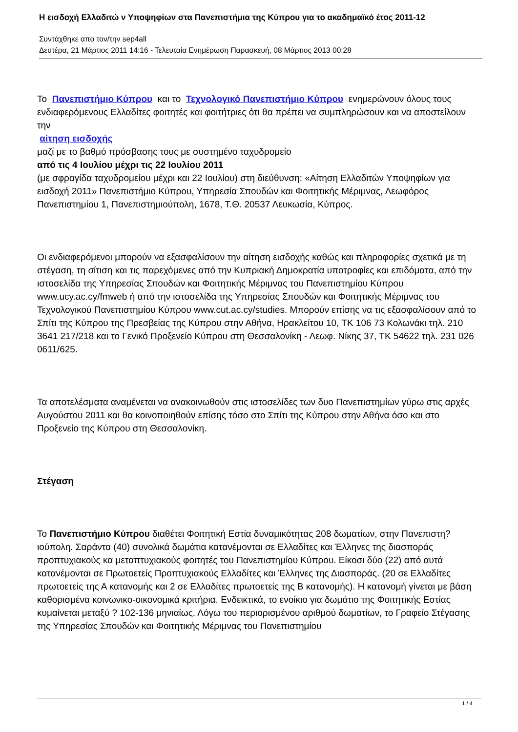Η εισδοχή Ελλαδιτώ ν Υποψηφίων στα Πανεπιστήμια της Κύπρου για το ακαδημαϊκό έτος 2011-12
Συντάχθηκε απο τον/την sep4all
Δευτέρα, 21 Μάρτιος 2011 14:16 - Τελευταία Ενημέρωση Παρασκευή, 08 Μάρτιος 2013 00:28
Το Πανεπιστήμιο Κύπρου και το Τεχνολογικό Πανεπιστήμιο Κύπρου ενημερώνουν όλους τους ενδιαφερόμενους Ελλαδίτες φοιτητές και φοιτήτριες ότι θα πρέπει να συμπληρώσουν και να αποστείλουν την
αίτηση εισδοχής
μαζί με το βαθμό πρόσβασης τους με συστημένο ταχυδρομείο
από τις 4 Ιουλίου μέχρι τις 22 Ιουλίου 2011
(με σφραγίδα ταχυδρομείου μέχρι και 22 Ιουλίου) στη διεύθυνση: «Αίτηση Ελλαδιτών Υποψηφίων για εισδοχή 2011» Πανεπιστήμιο Κύπρου, Υπηρεσία Σπουδών και Φοιτητικής Μέριμνας, Λεωφόρος Πανεπιστημίου 1, Πανεπιστημιούπολη, 1678, Τ.Θ. 20537 Λευκωσία, Κύπρος.
Οι ενδιαφερόμενοι μπορούν να εξασφαλίσουν την αίτηση εισδοχής καθώς και πληροφορίες σχετικά με τη στέγαση, τη σίτιση και τις παρεχόμενες από την Κυπριακή Δημοκρατία υποτροφίες και επιδόματα, από την ιστοσελίδα της Υπηρεσίας Σπουδών και Φοιτητικής Μέριμνας του Πανεπιστημίου Κύπρου www.ucy.ac.cy/fmweb ή από την ιστοσελίδα της Υπηρεσίας Σπουδών και Φοιτητικής Μέριμνας του Τεχνολογικού Πανεπιστημίου Κύπρου www.cut.ac.cy/studies. Μπορούν επίσης να τις εξασφαλίσουν από το Σπίτι της Κύπρου της Πρεσβείας της Κύπρου στην Αθήνα, Ηρακλείτου 10, ΤΚ 106 73 Κολωνάκι τηλ. 210 3641 217/218 και το Γενικό Προξενείο Κύπρου στη Θεσσαλονίκη - Λεωφ. Νίκης 37, ΤΚ 54622 τηλ. 231 026 0611/625.
Τα αποτελέσματα αναμένεται να ανακοινωθούν στις ιστοσελίδες των δυο Πανεπιστημίων γύρω στις αρχές Αυγούστου 2011 και θα κοινοποιηθούν επίσης τόσο στο Σπίτι της Κύπρου στην Αθήνα όσο και στο Προξενείο της Κύπρου στη Θεσσαλονίκη.
Στέγαση
Το Πανεπιστήμιο Κύπρου διαθέτει Φοιτητική Εστία δυναμικότητας 208 δωματίων, στην Πανεπιστη?ιούπολη. Σαράντα (40) συνολικά δωμάτια κατανέμονται σε Ελλαδίτες και Έλληνες της διασποράς προπτυχιακούς κα μεταπτυχιακούς φοιτητές του Πανεπιστημίου Κύπρου. Είκοσι δύο (22) από αυτά κατανέμονται σε Πρωτοετείς Προπτυχιακούς Ελλαδίτες και Έλληνες της Διασποράς. (20 σε Ελλαδίτες πρωτοετείς της Α κατανομής και 2 σε Ελλαδίτες πρωτοετείς της Β κατανομής). Η κατανομή γίνεται με βάση καθορισμένα κοινωνικο-οικονομικά κριτήρια. Ενδεικτικά, το ενοίκιο για δωμάτιο της Φοιτητικής Εστίας κυμαίνεται μεταξύ ? 102-136 μηνιαίως. Λόγω του περιορισμένου αριθμού δωματίων, το Γραφείο Στέγασης της Υπηρεσίας Σπουδών και Φοιτητικής Μέριμνας του Πανεπιστημίου
1 / 4